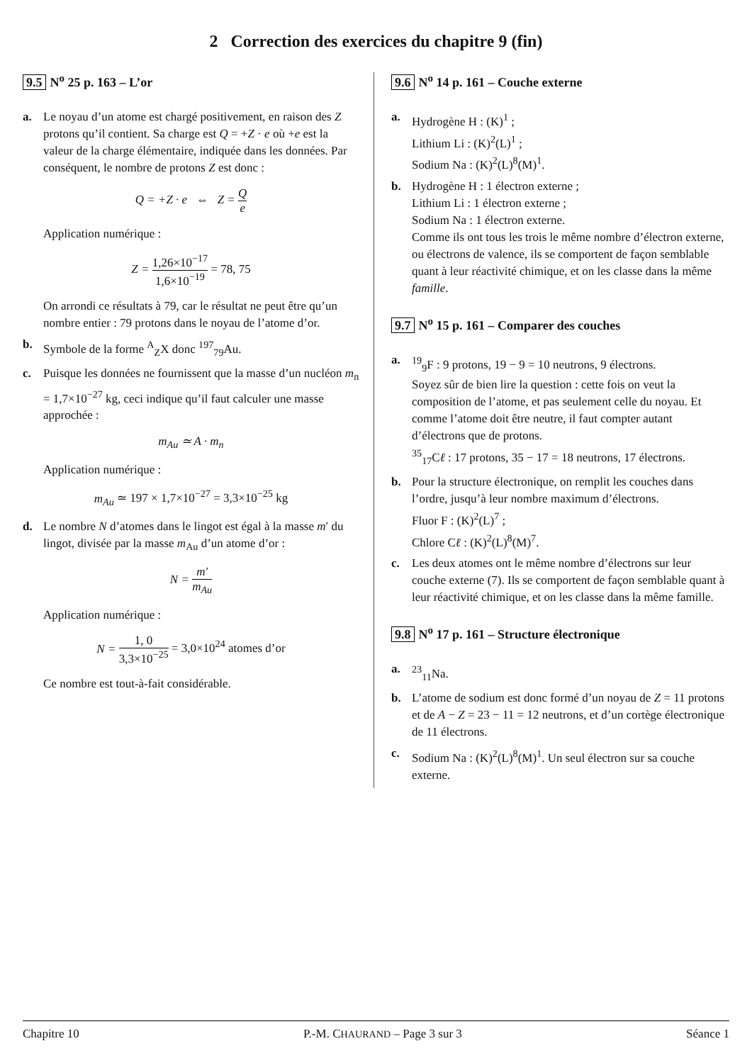2 Correction des exercices du chapitre 9 (fin)
9.5 N<sup>o</sup> 25 p. 163 – L’or
a. Le noyau d’un atome est chargé positivement, en raison des Z protons qu’il contient. Sa charge est Q = +Z · e où +e est la valeur de la charge élémentaire, indiquée dans les données. Par conséquent, le nombre de protons Z est donc :
Q = +Z · e ⇔ Z = Q e
Application numérique :
Z = 1,26×10<sup>−17</sup> 1,6×10<sup>−19</sup> = 78, 75
On arrondi ce résultats à 79, car le résultat ne peut être qu’un nombre entier : 79 protons dans le noyau de l’atome d’or.
b. Symbole de la forme <sup>A</sup><sub>Z</sub>X donc <sup>197</sup><sub>79</sub>Au.
c. Puisque les données ne fournissent que la masse d’un nucléon m<sub>n</sub> = 1,7×10<sup>−27</sup> kg, ceci indique qu’il faut calculer une masse approchée :
m<sub>Au</sub> ≃ A · m<sub>n</sub>
Application numérique :
m<sub>Au</sub> ≃ 197 × 1,7×10<sup>−27</sup> = 3,3×10<sup>−25</sup> kg
d. Le nombre N d’atomes dans le lingot est égal à la masse m′ du lingot, divisée par la masse m<sub>Au</sub> d’un atome d’or :
N = m′ m<sub>Au</sub>
Application numérique :
N = 1, 0 3,3×10<sup>−25</sup> = 3,0×10<sup>24</sup> atomes d’or
Ce nombre est tout-à-fait considérable.
9.6 N<sup>o</sup> 14 p. 161 – Couche externe
a. Hydrogène H : (K)<sup>1</sup> ;
Lithium Li : (K)<sup>2</sup>(L)<sup>1</sup> ;
Sodium Na : (K)<sup>2</sup>(L)<sup>8</sup>(M)<sup>1</sup>.
b. Hydrogène H : 1 électron externe ;
Lithium Li : 1 électron externe ;
Sodium Na : 1 électron externe.
Comme ils ont tous les trois le même nombre d’électron externe, ou électrons de valence, ils se comportent de façon semblable quant à leur réactivité chimique, et on les classe dans la même famille.
9.7 N<sup>o</sup> 15 p. 161 – Comparer des couches
a. <sup>19</sup><sub>9</sub>F : 9 protons, 19 − 9 = 10 neutrons, 9 électrons.
Soyez sûr de bien lire la question : cette fois on veut la composition de l’atome, et pas seulement celle du noyau. Et comme l’atome doit être neutre, il faut compter autant d’électrons que de protons.
<sup>35</sup> <sub>17</sub>Cℓ : 17 protons, 35 − 17 = 18 neutrons, 17 électrons.
b. Pour la structure électronique, on remplit les couches dans l’ordre, jusqu’à leur nombre maximum d’électrons.
Fluor F : (K)<sup>2</sup>(L)<sup>7</sup> ;
Chlore Cℓ : (K)<sup>2</sup>(L)<sup>8</sup>(M)<sup>7</sup>.
c. Les deux atomes ont le même nombre d’électrons sur leur couche externe (7). Ils se comportent de façon semblable quant à leur réactivité chimique, et on les classe dans la même famille.
9.8 N<sup>o</sup> 17 p. 161 – Structure électronique
a. <sup>23</sup><sub>11</sub>Na.
b. L’atome de sodium est donc formé d’un noyau de Z = 11 protons et de A − Z = 23 − 11 = 12 neutrons, et d’un cortège électronique de 11 électrons.
c. Sodium Na : (K)<sup>2</sup>(L)<sup>8</sup>(M)<sup>1</sup>. Un seul électron sur sa couche externe.
Chapitre 10 P.-M. CHAURAND – Page 3 sur 3 Séance 1